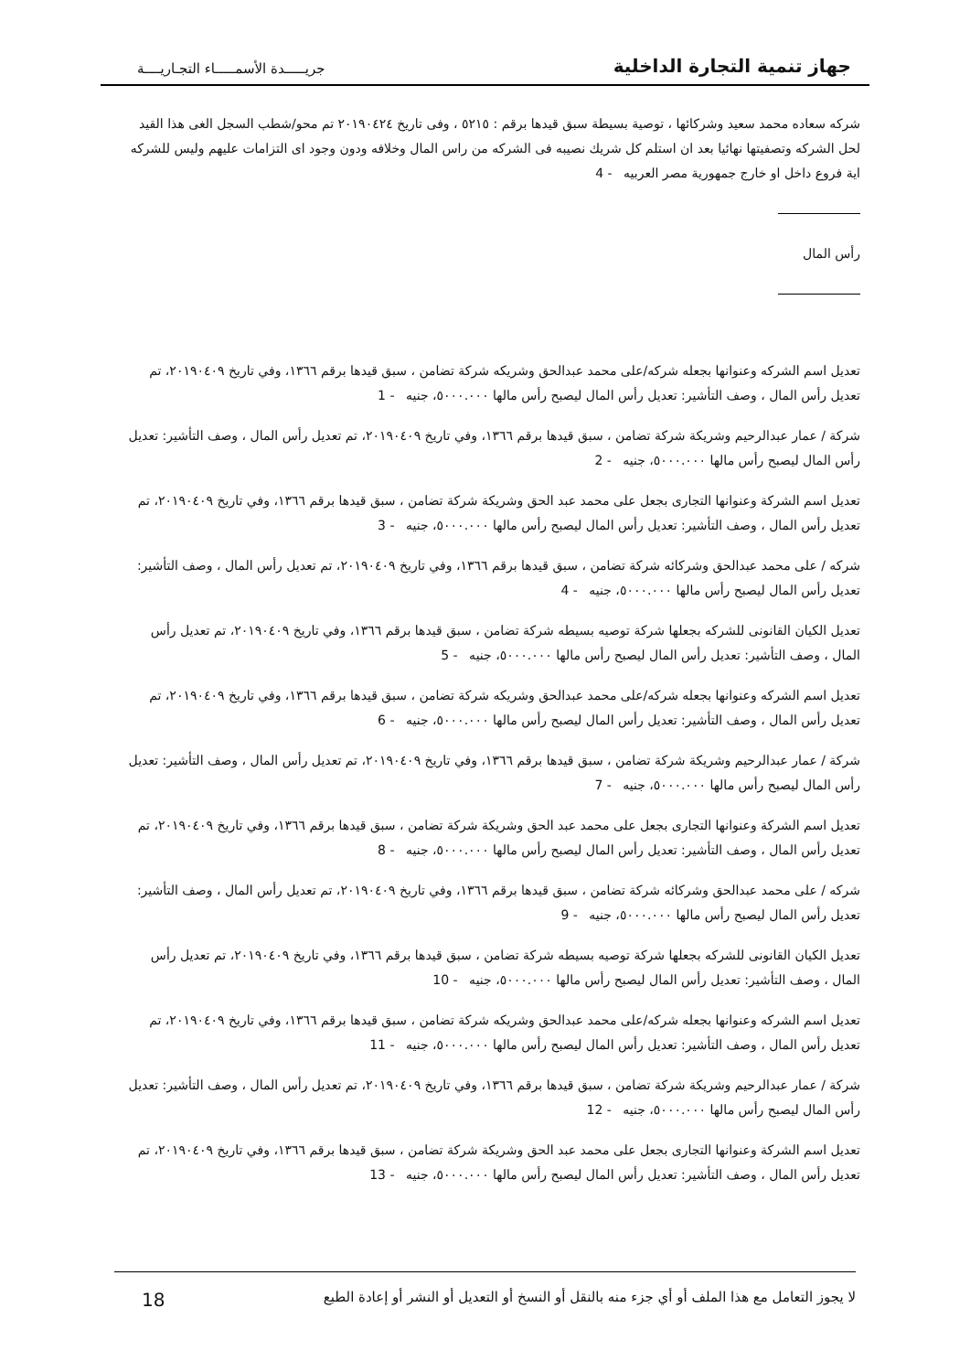جهاز تنمية التجارة الداخلية
جريـــــدة الأسمـــــاء التجـاريــــة
شركه سعاده محمد سعيد وشركائها ، توصية بسيطة سبق قيدها برقم : ٥٢١٥ ، وفى تاريخ ٢٠١٩٠٤٢٤ تم محو/شطب السجل الغى هذا القيد لحل الشركه وتصفيتها نهائيا بعد ان استلم كل شريك نصيبه فى الشركه من راس المال وخلافه ودون وجود اى التزامات عليهم وليس للشركه اية فروع داخل او خارج جمهورية مصر العربيه - 4
رأس المال
تعديل اسم الشركه وعنوانها بجعله شركه/على محمد عبدالحق وشريكه شركة تضامن ، سبق قيدها برقم ١٣٦٦، وفي تاريخ ٢٠١٩٠٤٠٩، تم تعديل رأس المال ، وصف التأشير: تعديل رأس المال ليصبح رأس مالها ٥٠٠٠.٠٠٠، جنيه - 1
شركة / عمار عبدالرحيم وشريكة شركة تضامن ، سبق قيدها برقم ١٣٦٦، وفي تاريخ ٢٠١٩٠٤٠٩، تم تعديل رأس المال ، وصف التأشير: تعديل رأس المال ليصبح رأس مالها ٥٠٠٠.٠٠٠، جنيه - 2
تعديل اسم الشركة وعنوانها التجارى بجعل على محمد عبد الحق وشريكة شركة تضامن ، سبق قيدها برقم ١٣٦٦، وفي تاريخ ٢٠١٩٠٤٠٩، تم تعديل رأس المال ، وصف التأشير: تعديل رأس المال ليصبح رأس مالها ٥٠٠٠.٠٠٠، جنيه - 3
شركه / على محمد عبدالحق وشركائه شركة تضامن ، سبق قيدها برقم ١٣٦٦، وفي تاريخ ٢٠١٩٠٤٠٩، تم تعديل رأس المال ، وصف التأشير: تعديل رأس المال ليصبح رأس مالها ٥٠٠٠.٠٠٠، جنيه - 4
تعديل الكيان القانونى للشركه بجعلها شركة توصيه بسيطه شركة تضامن ، سبق قيدها برقم ١٣٦٦، وفي تاريخ ٢٠١٩٠٤٠٩، تم تعديل رأس المال ، وصف التأشير: تعديل رأس المال ليصبح رأس مالها ٥٠٠٠.٠٠٠، جنيه - 5
تعديل اسم الشركه وعنوانها بجعله شركه/على محمد عبدالحق وشريكه شركة تضامن ، سبق قيدها برقم ١٣٦٦، وفي تاريخ ٢٠١٩٠٤٠٩، تم تعديل رأس المال ، وصف التأشير: تعديل رأس المال ليصبح رأس مالها ٥٠٠٠.٠٠٠، جنيه - 6
شركة / عمار عبدالرحيم وشريكة شركة تضامن ، سبق قيدها برقم ١٣٦٦، وفي تاريخ ٢٠١٩٠٤٠٩، تم تعديل رأس المال ، وصف التأشير: تعديل رأس المال ليصبح رأس مالها ٥٠٠٠.٠٠٠، جنيه - 7
تعديل اسم الشركة وعنوانها التجارى بجعل على محمد عبد الحق وشريكة شركة تضامن ، سبق قيدها برقم ١٣٦٦، وفي تاريخ ٢٠١٩٠٤٠٩، تم تعديل رأس المال ، وصف التأشير: تعديل رأس المال ليصبح رأس مالها ٥٠٠٠.٠٠٠، جنيه - 8
شركه / على محمد عبدالحق وشركائه شركة تضامن ، سبق قيدها برقم ١٣٦٦، وفي تاريخ ٢٠١٩٠٤٠٩، تم تعديل رأس المال ، وصف التأشير: تعديل رأس المال ليصبح رأس مالها ٥٠٠٠.٠٠٠، جنيه - 9
تعديل الكيان القانونى للشركه بجعلها شركة توصيه بسيطه شركة تضامن ، سبق قيدها برقم ١٣٦٦، وفي تاريخ ٢٠١٩٠٤٠٩، تم تعديل رأس المال ، وصف التأشير: تعديل رأس المال ليصبح رأس مالها ٥٠٠٠.٠٠٠، جنيه - 10
تعديل اسم الشركه وعنوانها بجعله شركه/على محمد عبدالحق وشريكه شركة تضامن ، سبق قيدها برقم ١٣٦٦، وفي تاريخ ٢٠١٩٠٤٠٩، تم تعديل رأس المال ، وصف التأشير: تعديل رأس المال ليصبح رأس مالها ٥٠٠٠.٠٠٠، جنيه - 11
شركة / عمار عبدالرحيم وشريكة شركة تضامن ، سبق قيدها برقم ١٣٦٦، وفي تاريخ ٢٠١٩٠٤٠٩، تم تعديل رأس المال ، وصف التأشير: تعديل رأس المال ليصبح رأس مالها ٥٠٠٠.٠٠٠، جنيه - 12
تعديل اسم الشركة وعنوانها التجارى بجعل على محمد عبد الحق وشريكة شركة تضامن ، سبق قيدها برقم ١٣٦٦، وفي تاريخ ٢٠١٩٠٤٠٩، تم تعديل رأس المال ، وصف التأشير: تعديل رأس المال ليصبح رأس مالها ٥٠٠٠.٠٠٠، جنيه - 13
لا يجوز التعامل مع هذا الملف أو أي جزء منه بالنقل أو النسخ أو التعديل أو النشر أو إعادة الطبع 18